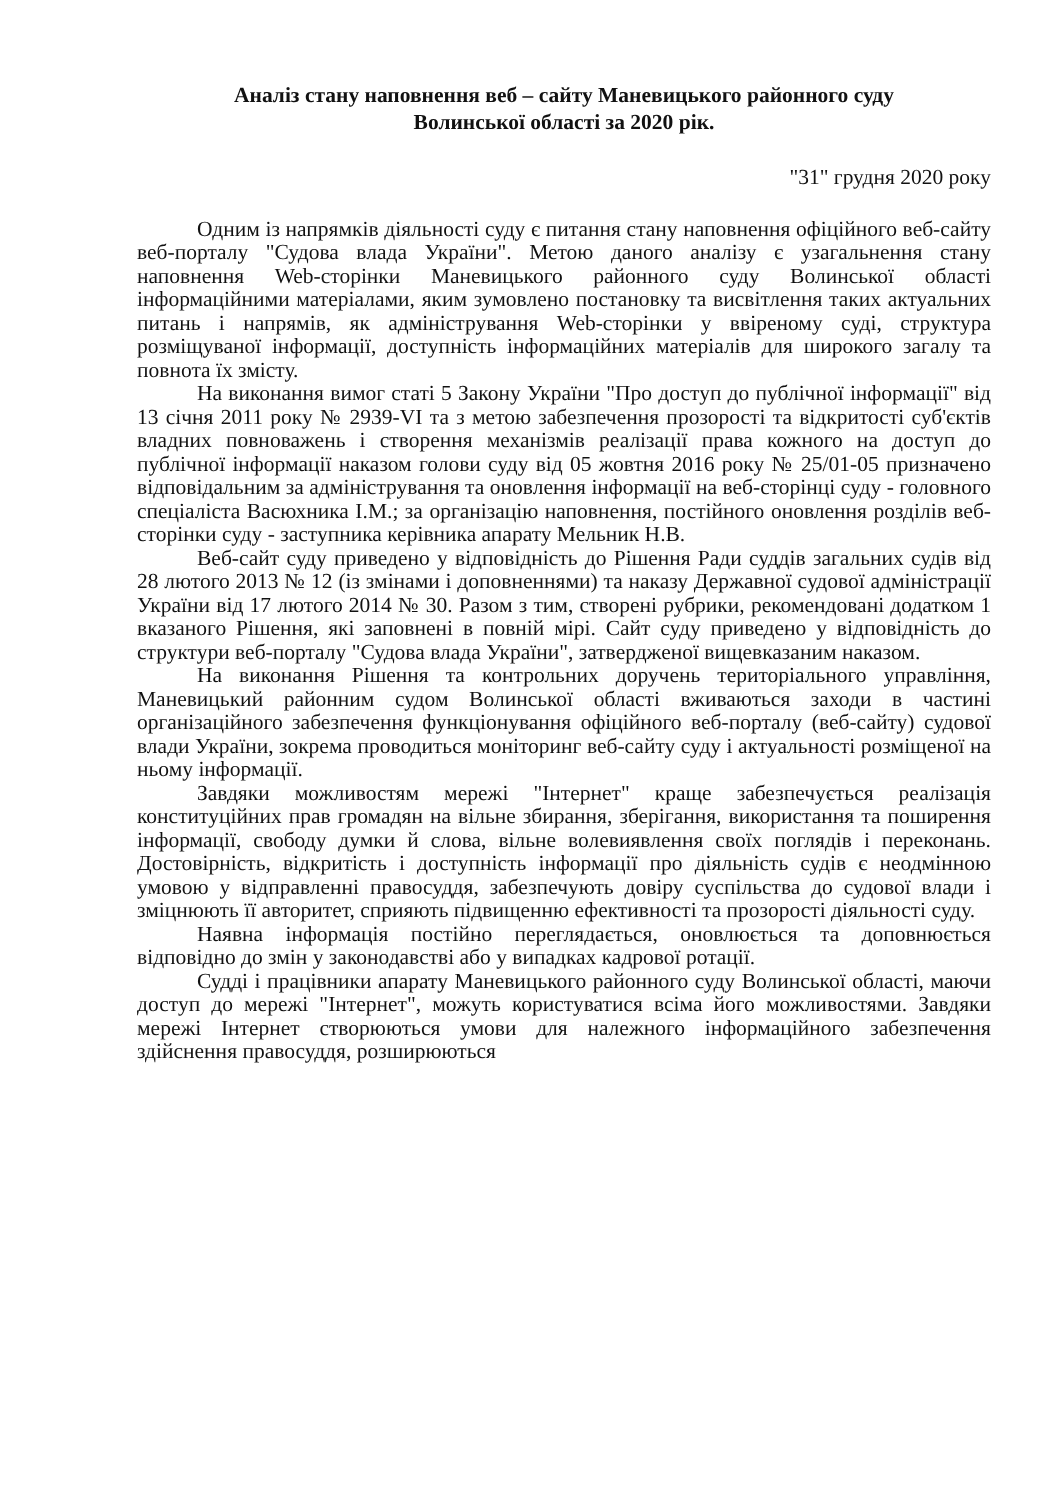Аналіз стану наповнення веб – сайту Маневицького районного суду
Волинської області за 2020 рік.
"31" грудня 2020 року
Одним із напрямків діяльності суду є питання стану наповнення офіційного веб-сайту веб-порталу "Судова влада України". Метою даного аналізу є узагальнення стану наповнення Web-сторінки Маневицького районного суду Волинської області інформаційними матеріалами, яким зумовлено постановку та висвітлення таких актуальних питань і напрямів, як адміністрування Web-сторінки у ввіреному суді, структура розміщуваної інформації, доступність інформаційних матеріалів для широкого загалу та повнота їх змісту.
На виконання вимог статі 5 Закону України "Про доступ до публічної інформації" від 13 січня 2011 року № 2939-VI та з метою забезпечення прозорості та відкритості суб'єктів владних повноважень і створення механізмів реалізації права кожного на доступ до публічної інформації наказом голови суду від 05 жовтня 2016 року № 25/01-05 призначено відповідальним за адміністрування та оновлення інформації на веб-сторінці суду - головного спеціаліста Васюхника І.М.; за організацію наповнення, постійного оновлення розділів веб-сторінки суду - заступника керівника апарату Мельник Н.В.
Веб-сайт суду приведено у відповідність до Рішення Ради суддів загальних судів від 28 лютого 2013 № 12 (із змінами і доповненнями) та наказу Державної судової адміністрації України від 17 лютого 2014 № 30. Разом з тим, створені рубрики, рекомендовані додатком 1 вказаного Рішення, які заповнені в повній мірі. Сайт суду приведено у відповідність до структури веб-порталу "Судова влада України", затвердженої вищевказаним наказом.
На виконання Рішення та контрольних доручень територіального управління, Маневицький районним судом Волинської області вживаються заходи в частині організаційного забезпечення функціонування офіційного веб-порталу (веб-сайту) судової влади України, зокрема проводиться моніторинг веб-сайту суду і актуальності розміщеної на ньому інформації.
Завдяки можливостям мережі "Інтернет" краще забезпечується реалізація конституційних прав громадян на вільне збирання, зберігання, використання та поширення інформації, свободу думки й слова, вільне волевиявлення своїх поглядів і переконань. Достовірність, відкритість і доступність інформації про діяльність судів є неодмінною умовою у відправленні правосуддя, забезпечують довіру суспільства до судової влади і зміцнюють її авторитет, сприяють підвищенню ефективності та прозорості діяльності суду.
Наявна інформація постійно переглядається, оновлюється та доповнюється відповідно до змін у законодавстві або у випадках кадрової ротації.
Судді і працівники апарату Маневицького районного суду Волинської області, маючи доступ до мережі "Інтернет", можуть користуватися всіма його можливостями. Завдяки мережі Інтернет створюються умови для належного інформаційного забезпечення здійснення правосуддя, розширюються